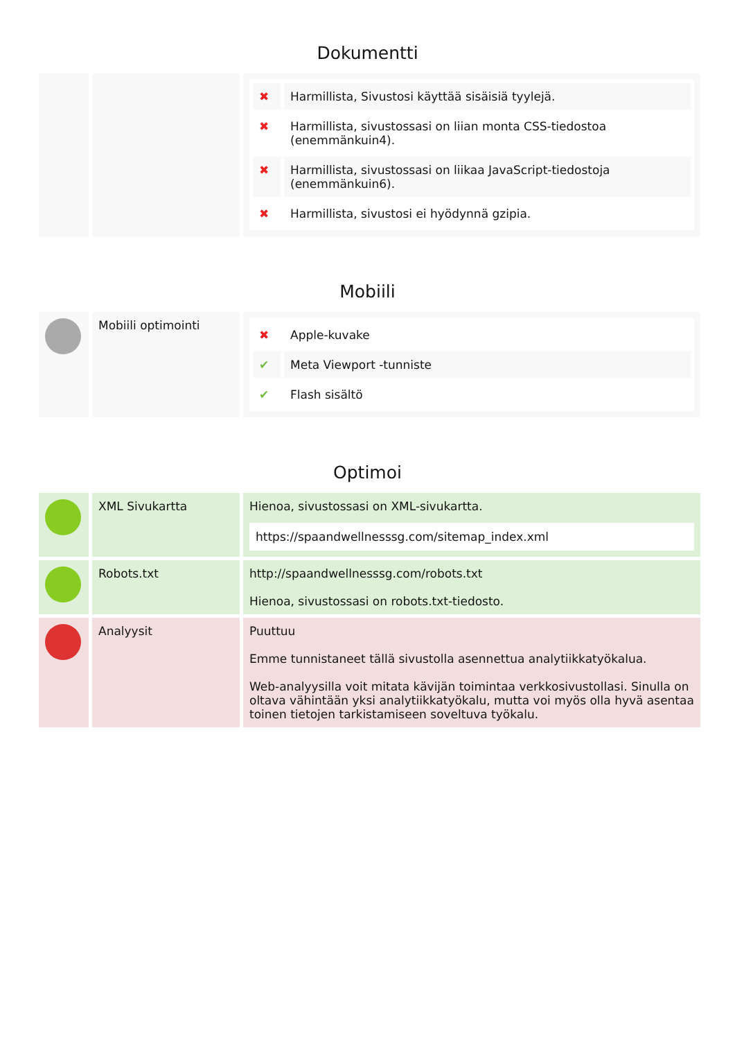Dokumentti
| | | / ✖ / Harmillista, Sivustosi käyttää sisäisiä tyylejä. / / ✖ / Harmillista, sivustossasi on liian monta CSS-tiedostoa (enemmänkuin4). / / ✖ / Harmillista, sivustossasi on liikaa JavaScript-tiedostoja (enemmänkuin6). / / ✖ / Harmillista, sivustosi ei hyödynnä gzipia. / |
Mobiili
| | Mobiili optimointi | / ✖ / Apple-kuvake / / ✔ / Meta Viewport -tunniste / / ✔ / Flash sisältö / |
Optimoi
| | XML Sivukartta | Hienoa, sivustossasi on XML-sivukartta. https://spaandwellnesssg.com/sitemap_index.xml |
| | Robots.txt | http://spaandwellnesssg.com/robots.txt Hienoa, sivustossasi on robots.txt-tiedosto. |
| | Analyysit | Puuttuu Emme tunnistaneet tällä sivustolla asennettua analytiikkatyökalua. Web-analyysilla voit mitata kävijän toimintaa verkkosivustollasi. Sinulla on oltava vähintään yksi analytiikkatyökalu, mutta voi myös olla hyvä asentaa toinen tietojen tarkistamiseen soveltuva työkalu. |